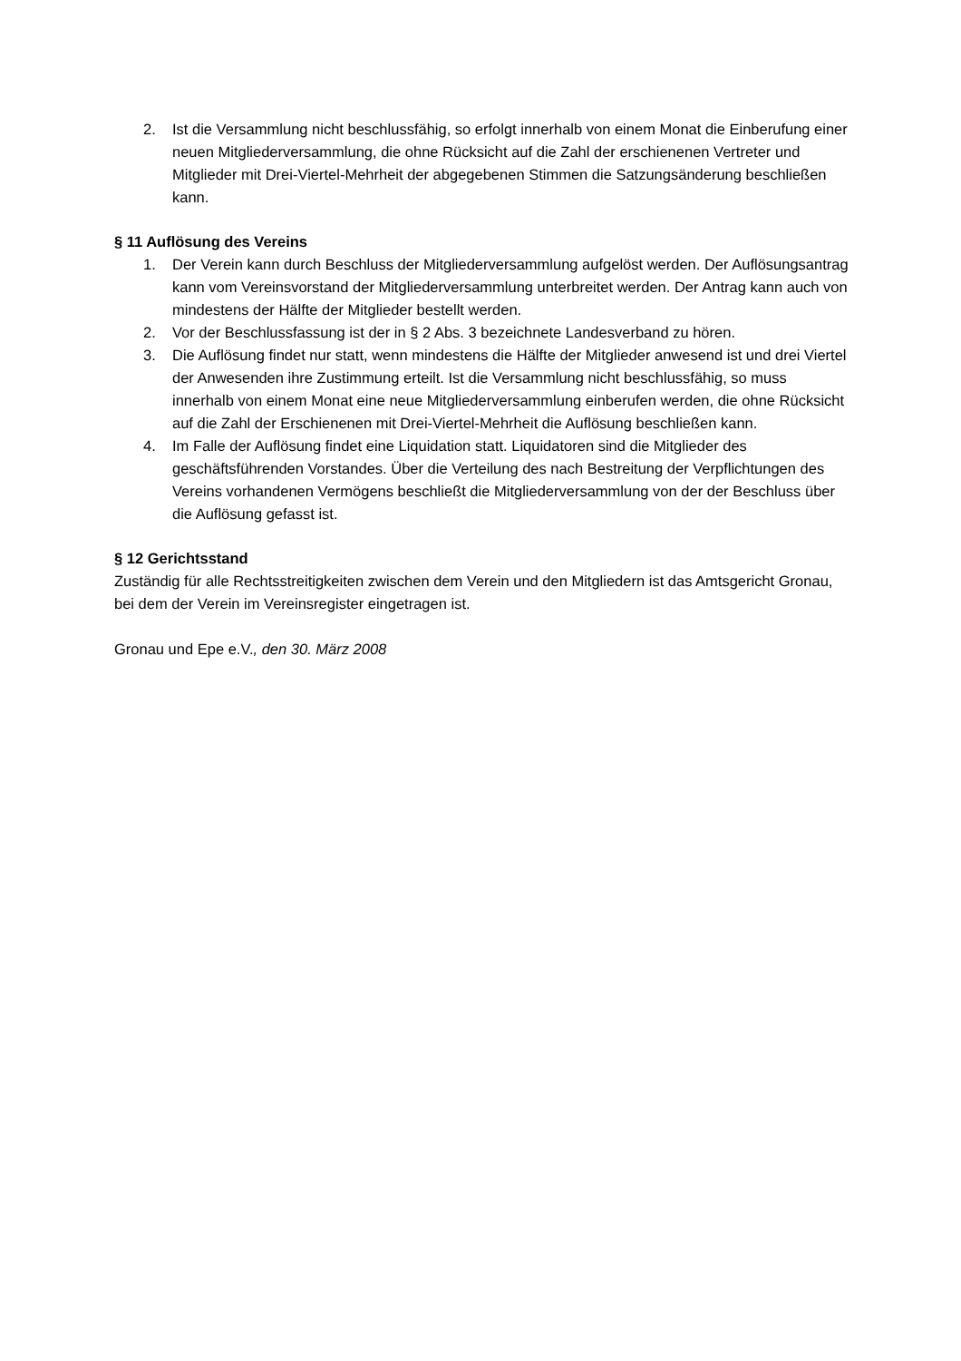2. Ist die Versammlung nicht beschlussfähig, so erfolgt innerhalb von einem Monat die Einberufung einer neuen Mitgliederversammlung, die ohne Rücksicht auf die Zahl der erschienenen Vertreter und Mitglieder mit Drei-Viertel-Mehrheit der abgegebenen Stimmen die Satzungsänderung beschließen kann.
§ 11 Auflösung des Vereins
1. Der Verein kann durch Beschluss der Mitgliederversammlung aufgelöst werden. Der Auflösungsantrag kann vom Vereinsvorstand der Mitgliederversammlung unterbreitet werden. Der Antrag kann auch von mindestens der Hälfte der Mitglieder bestellt werden.
2. Vor der Beschlussfassung ist der in § 2 Abs. 3 bezeichnete Landesverband zu hören.
3. Die Auflösung findet nur statt, wenn mindestens die Hälfte der Mitglieder anwesend ist und drei Viertel der Anwesenden ihre Zustimmung erteilt. Ist die Versammlung nicht beschlussfähig, so muss innerhalb von einem Monat eine neue Mitgliederversammlung einberufen werden, die ohne Rücksicht auf die Zahl der Erschienenen mit Drei-Viertel-Mehrheit die Auflösung beschließen kann.
4. Im Falle der Auflösung findet eine Liquidation statt. Liquidatoren sind die Mitglieder des geschäftsführenden Vorstandes. Über die Verteilung des nach Bestreitung der Verpflichtungen des Vereins vorhandenen Vermögens beschließt die Mitgliederversammlung von der der Beschluss über die Auflösung gefasst ist.
§ 12 Gerichtsstand
Zuständig für alle Rechtsstreitigkeiten zwischen dem Verein und den Mitgliedern ist das Amtsgericht Gronau, bei dem der Verein im Vereinsregister eingetragen ist.
Gronau und Epe e.V., den 30. März 2008